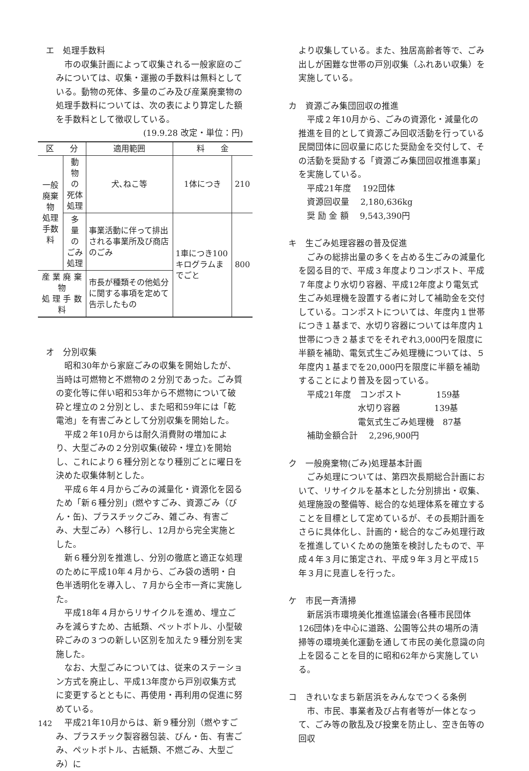エ　処理手数料
市の収集計画によって収集される一般家庭のごみについては、収集・運搬の手数料は無料としている。動物の死体、多量のごみ及び産業廃棄物の処理手数料については、次の表により算定した額を手数料として徴収している。
(19.9.28 改定・単位：円)
| 区 分 | | 適用範囲 | 料 金 | |
| --- | --- | --- | --- | --- |
| 一般廃棄物 処理手数料 | 動 物 の 死体処理 | 犬､ねこ等 | 1体につき | 210 |
| | 多 量 の ごみ処理 | 事業活動に伴って排出される事業所及び商店のごみ | 1車につき100キログラムまでごと | 800 |
| 産 業 廃 棄 物 処 理 手 数 料 | | 市長が種類その他処分に関する事項を定めて告示したもの | | |
オ　分別収集
昭和30年から家庭ごみの収集を開始したが、当時は可燃物と不燃物の２分別であった。ごみ質の変化等に伴い昭和53年から不燃物について破砕と埋立の２分別とし、また昭和59年には「乾電池」を有害ごみとして分別収集を開始した。
平成２年10月からは耐久消費財の増加により、大型ごみの２分別収集(破砕・埋立)を開始し、これにより６種分別となり種別ごとに曜日を決めた収集体制とした。
平成６年４月からごみの減量化・資源化を図るため「新６種分別」(燃やすごみ、資源ごみ（びん・缶)、プラスチックごみ、雑ごみ、有害ごみ、大型ごみ）へ移行し、12月から完全実施とした。
新６種分別を推進し、分別の徹底と適正な処理のために平成10年４月から、ごみ袋の透明・白色半透明化を導入し、７月から全市一斉に実施した。
平成18年４月からリサイクルを進め、埋立ごみを減らすため、古紙類、ペットボトル、小型破砕ごみの３つの新しい区別を加えた９種分別を実施した。
なお、大型ごみについては、従来のステーション方式を廃止し、平成13年度から戸別収集方式に変更するとともに、再使用・再利用の促進に努めている。
平成21年10月からは、新９種分別（燃やすごみ、プラスチック製容器包装、びん・缶、有害ごみ、ペットボトル、古紙類、不燃ごみ、大型ごみ）に
より収集している。また、独居高齢者等で、ごみ出しが困難な世帯の戸別収集（ふれあい収集）を実施している。
カ　資源ごみ集団回収の推進
平成２年10月から、ごみの資源化・減量化の推進を目的として資源ごみ回収活動を行っている民間団体に回収量に応じた奨励金を交付して、その活動を奨励する「資源ごみ集団回収推進事業」を実施している。
平成21年度　 192団体
資源回収量　 2,180,636kg
奨 励 金 額　 9,543,390円
キ　生ごみ処理容器の普及促進
ごみの総排出量の多くを占める生ごみの減量化を図る目的で、平成３年度よりコンポスト、平成７年度より水切り容器、平成12年度より電気式生ごみ処理機を設置する者に対して補助金を交付している。コンポストについては、年度内１世帯につき１基まで、水切り容器については年度内１世帯につき２基までをそれぞれ3,000円を限度に半額を補助、電気式生ごみ処理機については、５年度内１基までを20,000円を限度に半額を補助することにより普及を図っている。
平成21年度　コンポスト　　　　159基
　　　　　　水切り容器　　　　139基
　　　　　　電気式生ごみ処理機　87基
補助金額合計　 2,296,900円
ク　一般廃棄物(ごみ)処理基本計画
ごみ処理については、第四次長期総合計画において、リサイクルを基本とした分別排出・収集、処理施設の整備等、総合的な処理体系を確立することを目標として定めているが、その長期計画をさらに具体化し、計画的・総合的なごみ処理行政を推進していくための施策を検討したもので、平成４年３月に策定され、平成９年３月と平成15年３月に見直しを行った。
ケ　市民一斉清掃
新居浜市環境美化推進協議会(各種市民団体126団体)を中心に道路、公園等公共の場所の清掃等の環境美化運動を通して市民の美化意識の向上を図ることを目的に昭和62年から実施している。
コ　きれいなまち新居浜をみんなでつくる条例
市、市民、事業者及び占有者等が一体となって、ごみ等の散乱及び投棄を防止し、空き缶等の回収
142